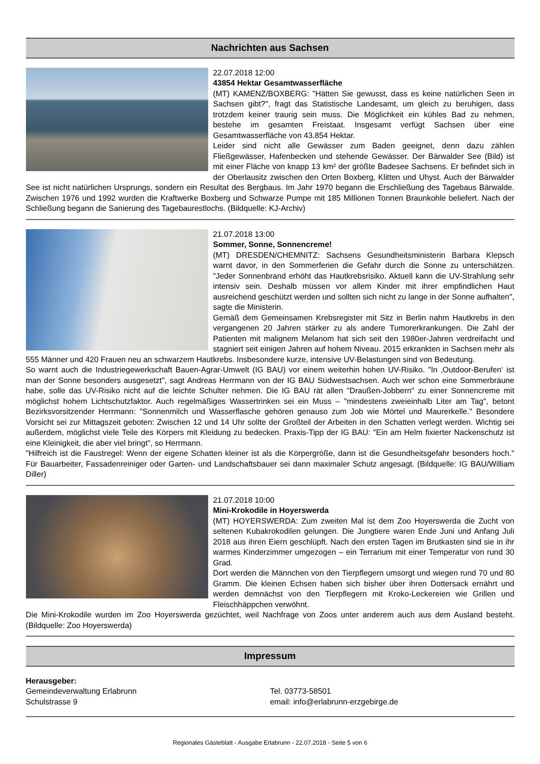Nachrichten aus Sachsen
22.07.2018 12:00
43854 Hektar Gesamtwasserfläche
(MT) KAMENZ/BOXBERG: "Hätten Sie gewusst, dass es keine natürlichen Seen in Sachsen gibt?", fragt das Statistische Landesamt, um gleich zu beruhigen, dass trotzdem keiner traurig sein muss. Die Möglichkeit ein kühles Bad zu nehmen, bestehe im gesamten Freistaat. Insgesamt verfügt Sachsen über eine Gesamtwasserfläche von 43.854 Hektar.
Leider sind nicht alle Gewässer zum Baden geeignet, denn dazu zählen Fließgewässer, Hafenbecken und stehende Gewässer. Der Bärwalder See (Bild) ist mit einer Fläche von knapp 13 km² der größte Badesee Sachsens. Er befindet sich in der Oberlausitz zwischen den Orten Boxberg, Klitten und Uhyst. Auch der Bärwalder See ist nicht natürlichen Ursprungs, sondern ein Resultat des Bergbaus. Im Jahr 1970 begann die Erschließung des Tagebaus Bärwalde. Zwischen 1976 und 1992 wurden die Kraftwerke Boxberg und Schwarze Pumpe mit 185 Millionen Tonnen Braunkohle beliefert. Nach der Schließung begann die Sanierung des Tagebaurestlochs. (Bildquelle: KJ-Archiv)
21.07.2018 13:00
Sommer, Sonne, Sonnencreme!
(MT) DRESDEN/CHEMNITZ: Sachsens Gesundheitsministerin Barbara Klepsch warnt davor, in den Sommerferien die Gefahr durch die Sonne zu unterschätzen. "Jeder Sonnenbrand erhöht das Hautkrebsrisiko. Aktuell kann die UV-Strahlung sehr intensiv sein. Deshalb müssen vor allem Kinder mit ihrer empfindlichen Haut ausreichend geschützt werden und sollten sich nicht zu lange in der Sonne aufhalten", sagte die Ministerin.
Gemäß dem Gemeinsamen Krebsregister mit Sitz in Berlin nahm Hautkrebs in den vergangenen 20 Jahren stärker zu als andere Tumorerkrankungen. Die Zahl der Patienten mit malignem Melanom hat sich seit den 1980er-Jahren verdreifacht und stagniert seit einigen Jahren auf hohem Niveau. 2015 erkrankten in Sachsen mehr als 555 Männer und 420 Frauen neu an schwarzem Hautkrebs. Insbesondere kurze, intensive UV-Belastungen sind von Bedeutung.
So warnt auch die Industriegewerkschaft Bauen-Agrar-Umwelt (IG BAU) vor einem weiterhin hohen UV-Risiko. "In ‚Outdoor-Berufen‘ ist man der Sonne besonders ausgesetzt", sagt Andreas Herrmann von der IG BAU Südwestsachsen. Auch wer schon eine Sommerbräune habe, solle das UV-Risiko nicht auf die leichte Schulter nehmen. Die IG BAU rät allen "Draußen-Jobbern" zu einer Sonnencreme mit möglichst hohem Lichtschutzfaktor. Auch regelmäßiges Wassertrinken sei ein Muss – "mindestens zweieinhalb Liter am Tag", betont Bezirksvorsitzender Herrmann: "Sonnenmilch und Wasserflasche gehören genauso zum Job wie Mörtel und Maurerkelle." Besondere Vorsicht sei zur Mittagszeit geboten: Zwischen 12 und 14 Uhr sollte der Großteil der Arbeiten in den Schatten verlegt werden. Wichtig sei außerdem, möglichst viele Teile des Körpers mit Kleidung zu bedecken. Praxis-Tipp der IG BAU: "Ein am Helm fixierter Nackenschutz ist eine Kleinigkeit, die aber viel bringt", so Herrmann.
"Hilfreich ist die Faustregel: Wenn der eigene Schatten kleiner ist als die Körpergröße, dann ist die Gesundheitsgefahr besonders hoch." Für Bauarbeiter, Fassadenreiniger oder Garten- und Landschaftsbauer sei dann maximaler Schutz angesagt. (Bildquelle: IG BAU/William Diller)
21.07.2018 10:00
Mini-Krokodile in Hoyerswerda
(MT) HOYERSWERDA: Zum zweiten Mal ist dem Zoo Hoyerswerda die Zucht von seltenen Kubakrokodilen gelungen. Die Jungtiere waren Ende Juni und Anfang Juli 2018 aus ihren Eiern geschlüpft. Nach den ersten Tagen im Brutkasten sind sie in ihr warmes Kinderzimmer umgezogen – ein Terrarium mit einer Temperatur von rund 30 Grad.
Dort werden die Männchen von den Tierpflegern umsorgt und wiegen rund 70 und 80 Gramm. Die kleinen Echsen haben sich bisher über ihren Dottersack ernährt und werden demnächst von den Tierpflegern mit Kroko-Leckereien wie Grillen und Fleischhäppchen verwöhnt.
Die Mini-Krokodile wurden im Zoo Hoyerswerda gezüchtet, weil Nachfrage von Zoos unter anderem auch aus dem Ausland besteht. (Bildquelle: Zoo Hoyerswerda)
Impressum
Herausgeber:
Gemeindeverwaltung Erlabrunn
Schulstrasse 9
Tel. 03773-58501
email: info@erlabrunn-erzgebirge.de
Regionales Gästeblatt - Ausgabe Erlabrunn - 22.07.2018 - Seite 5 von 6